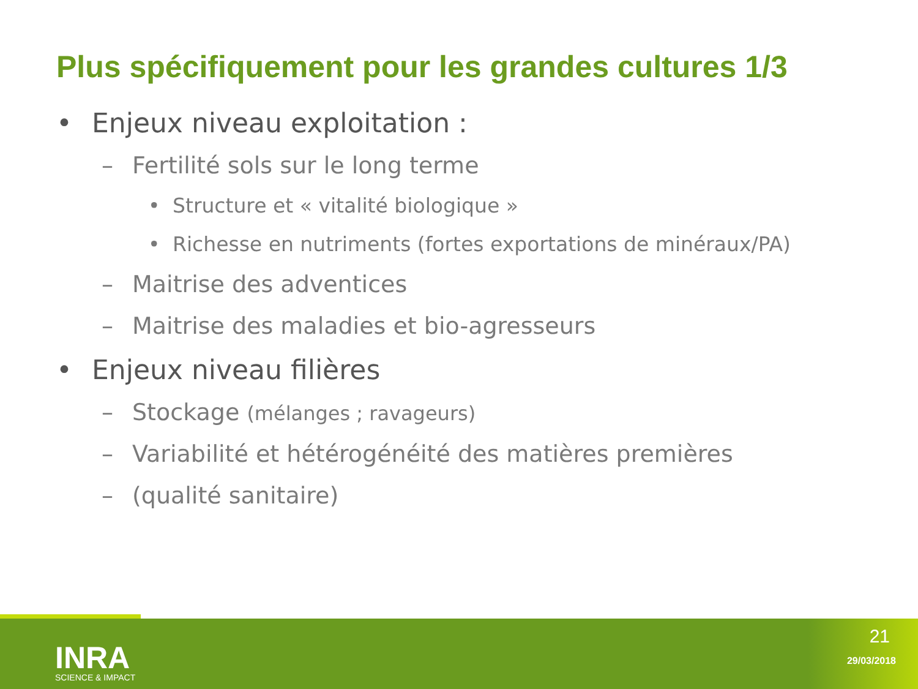Plus spécifiquement pour les grandes cultures 1/3
• Enjeux niveau exploitation :
– Fertilité sols sur le long terme
• Structure et « vitalité biologique »
• Richesse en nutriments (fortes exportations de minéraux/PA)
– Maitrise des adventices
– Maitrise des maladies et bio-agresseurs
• Enjeux niveau filières
– Stockage (mélanges ; ravageurs)
– Variabilité et hétérogénéité des matières premières
– (qualité sanitaire)
INRA
SCIENCE & IMPACT
21
29/03/2018